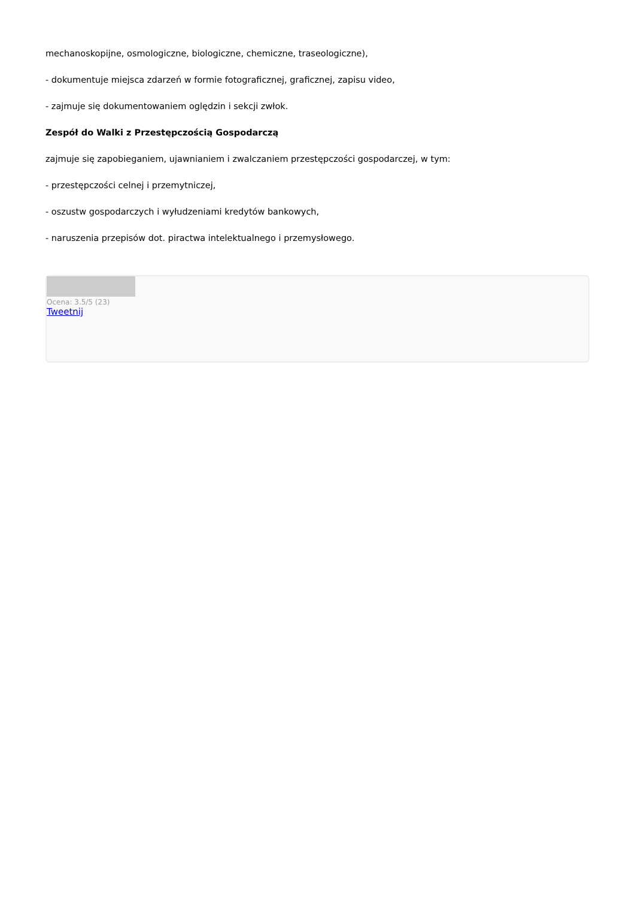mechanoskopijne, osmologiczne, biologiczne, chemiczne, traseologiczne),
- dokumentuje miejsca zdarzeń w formie fotograficznej, graficznej, zapisu video,
- zajmuje się dokumentowaniem oględzin i sekcji zwłok.
Zespół do Walki z Przestępczością Gospodarczą
zajmuje się zapobieganiem, ujawnianiem i zwalczaniem przestępczości gospodarczej, w tym:
- przestępczości celnej i przemytniczej,
- oszustw gospodarczych i wyłudzeniami kredytów bankowych,
- naruszenia przepisów dot. piractwa intelektualnego i przemysłowego.
Ocena: 3.5/5 (23)
Tweetnij